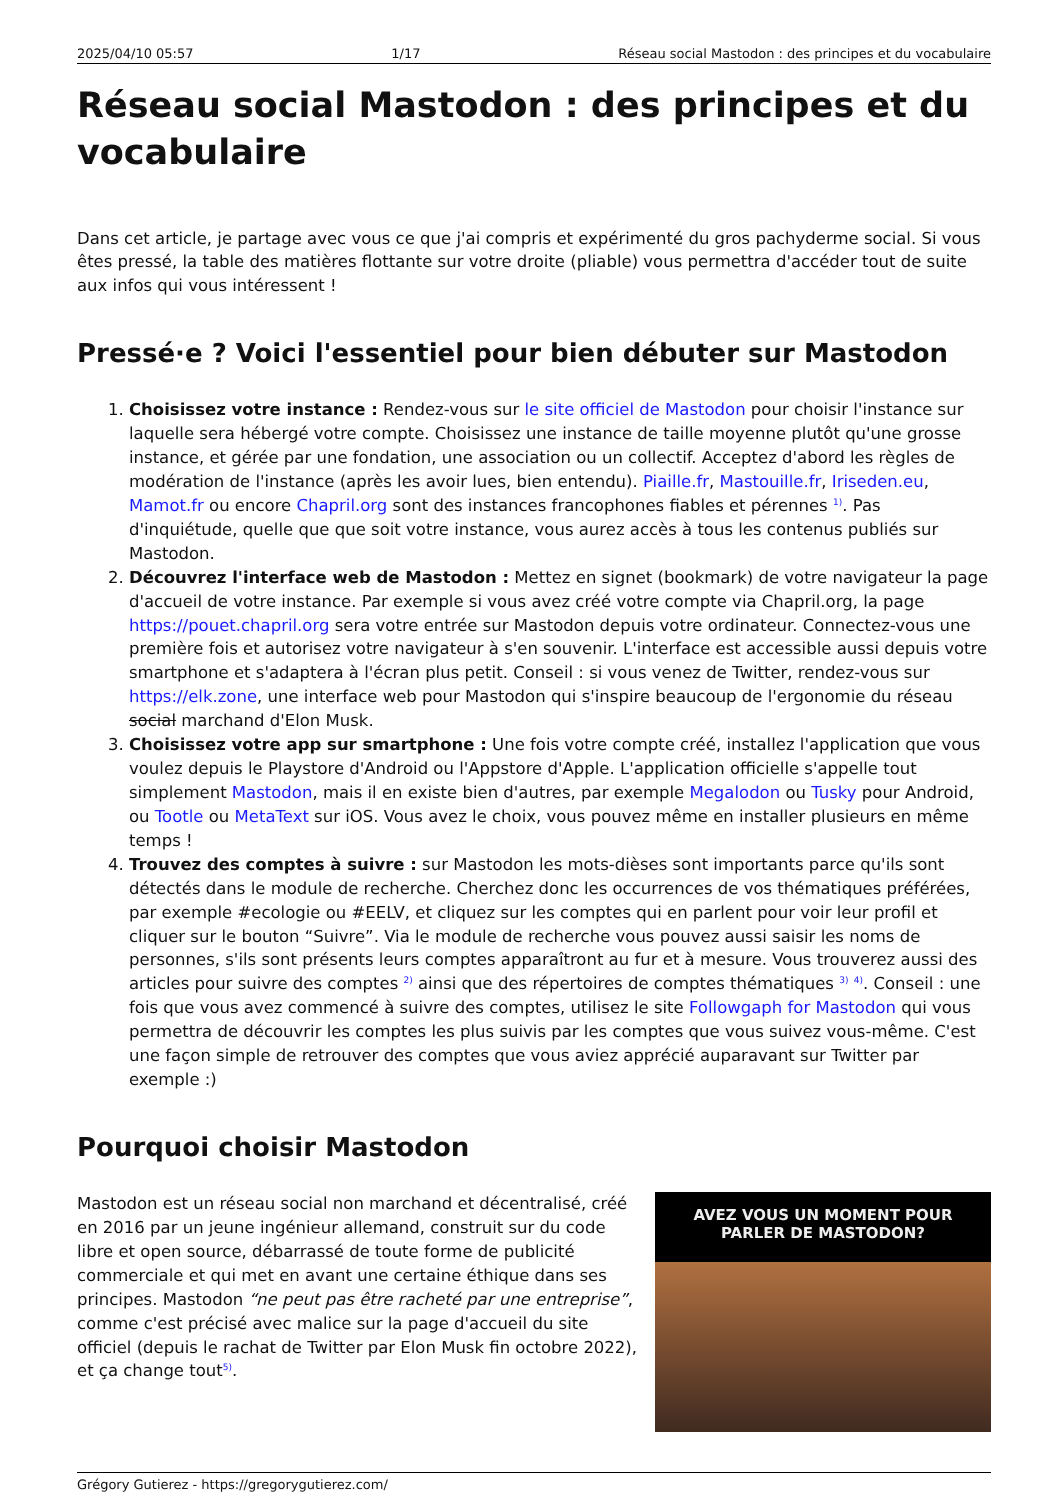2025/04/10 05:57 1/17 Réseau social Mastodon : des principes et du vocabulaire
Réseau social Mastodon : des principes et du vocabulaire
Dans cet article, je partage avec vous ce que j'ai compris et expérimenté du gros pachyderme social. Si vous êtes pressé, la table des matières flottante sur votre droite (pliable) vous permettra d'accéder tout de suite aux infos qui vous intéressent !
Pressé·e ? Voici l'essentiel pour bien débuter sur Mastodon
1. Choisissez votre instance : Rendez-vous sur le site officiel de Mastodon pour choisir l'instance sur laquelle sera hébergé votre compte. Choisissez une instance de taille moyenne plutôt qu'une grosse instance, et gérée par une fondation, une association ou un collectif. Acceptez d'abord les règles de modération de l'instance (après les avoir lues, bien entendu). Piaille.fr, Mastouille.fr, Iriseden.eu, Mamot.fr ou encore Chapril.org sont des instances francophones fiables et pérennes <sup>1)</sup>. Pas d'inquiétude, quelle que que soit votre instance, vous aurez accès à tous les contenus publiés sur Mastodon.
2. Découvrez l'interface web de Mastodon : Mettez en signet (bookmark) de votre navigateur la page d'accueil de votre instance. Par exemple si vous avez créé votre compte via Chapril.org, la page https://pouet.chapril.org sera votre entrée sur Mastodon depuis votre ordinateur. Connectez-vous une première fois et autorisez votre navigateur à s'en souvenir. L'interface est accessible aussi depuis votre smartphone et s'adaptera à l'écran plus petit. Conseil : si vous venez de Twitter, rendez-vous sur https://elk.zone, une interface web pour Mastodon qui s'inspire beaucoup de l'ergonomie du réseau social marchand d'Elon Musk.
3. Choisissez votre app sur smartphone : Une fois votre compte créé, installez l'application que vous voulez depuis le Playstore d'Android ou l'Appstore d'Apple. L'application officielle s'appelle tout simplement Mastodon, mais il en existe bien d'autres, par exemple Megalodon ou Tusky pour Android, ou Tootle ou MetaText sur iOS. Vous avez le choix, vous pouvez même en installer plusieurs en même temps !
4. Trouvez des comptes à suivre : sur Mastodon les mots-dièses sont importants parce qu'ils sont détectés dans le module de recherche. Cherchez donc les occurrences de vos thématiques préférées, par exemple #ecologie ou #EELV, et cliquez sur les comptes qui en parlent pour voir leur profil et cliquer sur le bouton “Suivre”. Via le module de recherche vous pouvez aussi saisir les noms de personnes, s'ils sont présents leurs comptes apparaîtront au fur et à mesure. Vous trouverez aussi des articles pour suivre des comptes <sup>2)</sup> ainsi que des répertoires de comptes thématiques <sup>3)</sup> <sup>4)</sup>. Conseil : une fois que vous avez commencé à suivre des comptes, utilisez le site Followgaph for Mastodon qui vous permettra de découvrir les comptes les plus suivis par les comptes que vous suivez vous-même. C'est une façon simple de retrouver des comptes que vous aviez apprécié auparavant sur Twitter par exemple :)
Pourquoi choisir Mastodon
Mastodon est un réseau social non marchand et décentralisé, créé en 2016 par un jeune ingénieur allemand, construit sur du code libre et open source, débarrassé de toute forme de publicité commerciale et qui met en avant une certaine éthique dans ses principes. Mastodon “ne peut pas être racheté par une entreprise”, comme c'est précisé avec malice sur la page d'accueil du site officiel (depuis le rachat de Twitter par Elon Musk fin octobre 2022), et ça change tout<sup>5)</sup>.
AVEZ VOUS UN MOMENT POUR
PARLER DE MASTODON?
Grégory Gutierez - https://gregorygutierez.com/